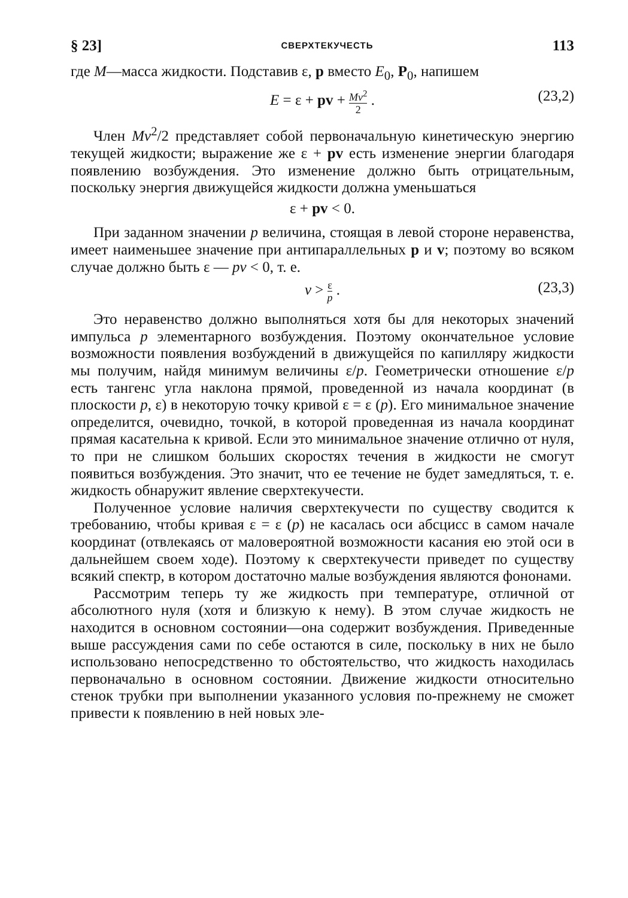§ 23] СВЕРХТЕКУЧЕСТЬ 113
где M—масса жидкости. Подставив ε, p вместо E<sub>0</sub>, P<sub>0</sub>, напишем
E = ε + pv + Mv<sup>2</sup> 2 . (23,2)
Член Mv<sup>2</sup>/2 представляет собой первоначальную кинетическую энергию текущей жидкости; выражение же ε + pv есть изменение энергии благодаря появлению возбуждения. Это изменение должно быть отрицательным, поскольку энергия движущейся жидкости должна уменьшаться
ε + pv < 0.
При заданном значении p величина, стоящая в левой стороне неравенства, имеет наименьшее значение при антипараллельных p и v; поэтому во всяком случае должно быть ε — pv < 0, т. е.
v > ε p . (23,3)
Это неравенство должно выполняться хотя бы для некоторых значений импульса p элементарного возбуждения. Поэтому окончательное условие возможности появления возбуждений в движущейся по капилляру жидкости мы получим, найдя минимум величины ε/p. Геометрически отношение ε/p есть тангенс угла наклона прямой, проведенной из начала координат (в плоскости p, ε) в некоторую точку кривой ε = ε (p). Его минимальное значение определится, очевидно, точкой, в которой проведенная из начала координат прямая касательна к кривой. Если это минимальное значение отлично от нуля, то при не слишком больших скоростях течения в жидкости не смогут появиться возбуждения. Это значит, что ее течение не будет замедляться, т. е. жидкость обнаружит явление сверхтекучести.
Полученное условие наличия сверхтекучести по существу сводится к требованию, чтобы кривая ε = ε (p) не касалась оси абсцисс в самом начале координат (отвлекаясь от маловероятной возможности касания ею этой оси в дальнейшем своем ходе). Поэтому к сверхтекучести приведет по существу всякий спектр, в котором достаточно малые возбуждения являются фононами.
Рассмотрим теперь ту же жидкость при температуре, отличной от абсолютного нуля (хотя и близкую к нему). В этом случае жидкость не находится в основном состоянии—она содержит возбуждения. Приведенные выше рассуждения сами по себе остаются в силе, поскольку в них не было использовано непосредственно то обстоятельство, что жидкость находилась первоначально в основном состоянии. Движение жидкости относительно стенок трубки при выполнении указанного условия по-прежнему не сможет привести к появлению в ней новых эле-